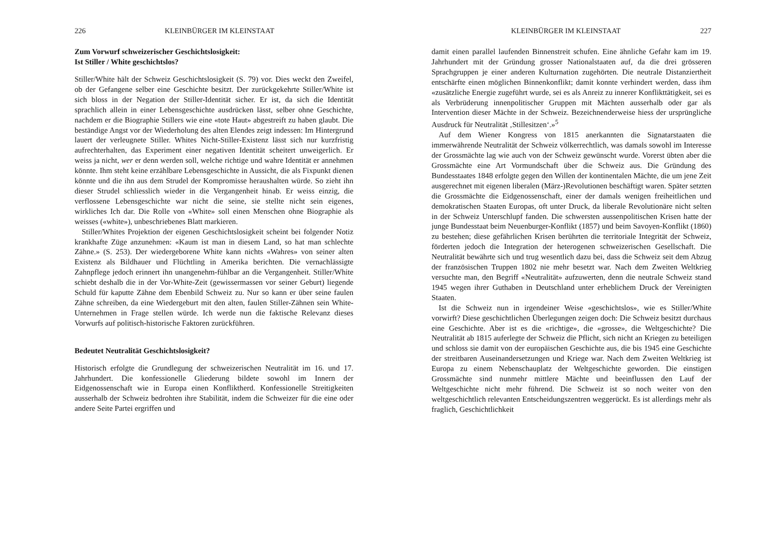226 KLEINBÜRGER IM KLEINSTAAT
Zum Vorwurf schweizerischer Geschichtslosigkeit:
Ist Stiller / White geschichtslos?
Stiller/White hält der Schweiz Geschichtslosigkeit (S. 79) vor. Dies weckt den Zweifel, ob der Gefangene selber eine Geschichte besitzt. Der zurückgekehrte Stiller/White ist sich bloss in der Negation der Stiller-Identität sicher. Er ist, da sich die Identität sprachlich allein in einer Lebensgeschichte ausdrücken lässt, selber ohne Geschichte, nachdem er die Biographie Stillers wie eine «tote Haut» abgestreift zu haben glaubt. Die beständige Angst vor der Wiederholung des alten Elendes zeigt indessen: Im Hintergrund lauert der verleugnete Stiller. Whites Nicht-Stiller-Existenz lässt sich nur kurzfristig aufrechterhalten, das Experiment einer negativen Identität scheitert unweigerlich. Er weiss ja nicht, wer er denn werden soll, welche richtige und wahre Identität er annehmen könnte. Ihm steht keine erzählbare Lebensgeschichte in Aussicht, die als Fixpunkt dienen könnte und die ihn aus dem Strudel der Kompromisse heraushalten würde. So zieht ihn dieser Strudel schliesslich wieder in die Vergangenheit hinab. Er weiss einzig, die verflossene Lebensgeschichte war nicht die seine, sie stellte nicht sein eigenes, wirkliches Ich dar. Die Rolle von «White» soll einen Menschen ohne Biographie als weisses («white»), unbeschriebenes Blatt markieren.
Stiller/Whites Projektion der eigenen Geschichtslosigkeit scheint bei folgender Notiz krankhafte Züge anzunehmen: «Kaum ist man in diesem Land, so hat man schlechte Zähne.» (S. 253). Der wiedergeborene White kann nichts «Wahres» von seiner alten Existenz als Bildhauer und Flüchtling in Amerika berichten. Die vernachlässigte Zahnpflege jedoch erinnert ihn unangenehm-fühlbar an die Vergangenheit. Stiller/White schiebt deshalb die in der Vor-White-Zeit (gewissermassen vor seiner Geburt) liegende Schuld für kaputte Zähne dem Ebenbild Schweiz zu. Nur so kann er über seine faulen Zähne schreiben, da eine Wiedergeburt mit den alten, faulen Stiller-Zähnen sein White-Unternehmen in Frage stellen würde. Ich werde nun die faktische Relevanz dieses Vorwurfs auf politisch-historische Faktoren zurückführen.
Bedeutet Neutralität Geschichtslosigkeit?
Historisch erfolgte die Grundlegung der schweizerischen Neutralität im 16. und 17. Jahrhundert. Die konfessionelle Gliederung bildete sowohl im Innern der Eidgenossenschaft wie in Europa einen Konfliktherd. Konfessionelle Streitigkeiten ausserhalb der Schweiz bedrohten ihre Stabilität, indem die Schweizer für die eine oder andere Seite Partei ergriffen und
KLEINBÜRGER IM KLEINSTAAT 227
damit einen parallel laufenden Binnenstreit schufen. Eine ähnliche Gefahr kam im 19. Jahrhundert mit der Gründung grosser Nationalstaaten auf, da die drei grösseren Sprachgruppen je einer anderen Kulturnation zugehörten. Die neutrale Distanziertheit entschärfte einen möglichen Binnenkonflikt; damit konnte verhindert werden, dass ihm «zusätzliche Energie zugeführt wurde, sei es als Anreiz zu innerer Konflikttätigkeit, sei es als Verbrüderung innenpolitischer Gruppen mit Mächten ausserhalb oder gar als Intervention dieser Mächte in der Schweiz. Bezeichnenderweise hiess der ursprüngliche Ausdruck für Neutralität ‚Stillesitzen‘.»<sup>5</sup>
Auf dem Wiener Kongress von 1815 anerkannten die Signatarstaaten die immerwährende Neutralität der Schweiz völkerrechtlich, was damals sowohl im Interesse der Grossmächte lag wie auch von der Schweiz gewünscht wurde. Vorerst übten aber die Grossmächte eine Art Vormundschaft über die Schweiz aus. Die Gründung des Bundesstaates 1848 erfolgte gegen den Willen der kontinentalen Mächte, die um jene Zeit ausgerechnet mit eigenen liberalen (März-)Revolutionen beschäftigt waren. Später setzten die Grossmächte die Eidgenossenschaft, einer der damals wenigen freiheitlichen und demokratischen Staaten Europas, oft unter Druck, da liberale Revolutionäre nicht selten in der Schweiz Unterschlupf fanden. Die schwersten aussenpolitischen Krisen hatte der junge Bundesstaat beim Neuenburger-Konflikt (1857) und beim Savoyen-Konflikt (1860) zu bestehen; diese gefährlichen Krisen berührten die territoriale Integrität der Schweiz, förderten jedoch die Integration der heterogenen schweizerischen Gesellschaft. Die Neutralität bewährte sich und trug wesentlich dazu bei, dass die Schweiz seit dem Abzug der französischen Truppen 1802 nie mehr besetzt war. Nach dem Zweiten Weltkrieg versuchte man, den Begriff «Neutralität» aufzuwerten, denn die neutrale Schweiz stand 1945 wegen ihrer Guthaben in Deutschland unter erheblichem Druck der Vereinigten Staaten.
Ist die Schweiz nun in irgendeiner Weise «geschichtslos», wie es Stiller/White vorwirft? Diese geschichtlichen Überlegungen zeigen doch: Die Schweiz besitzt durchaus eine Geschichte. Aber ist es die «richtige», die «grosse», die Weltgeschichte? Die Neutralität ab 1815 auferlegte der Schweiz die Pflicht, sich nicht an Kriegen zu beteiligen und schloss sie damit von der europäischen Geschichte aus, die bis 1945 eine Geschichte der streitbaren Auseinandersetzungen und Kriege war. Nach dem Zweiten Weltkrieg ist Europa zu einem Nebenschauplatz der Weltgeschichte geworden. Die einstigen Grossmächte sind nunmehr mittlere Mächte und beeinflussen den Lauf der Weltgeschichte nicht mehr führend. Die Schweiz ist so noch weiter von den weltgeschichtlich relevanten Entscheidungszentren weggerückt. Es ist allerdings mehr als fraglich, Geschichtlichkeit